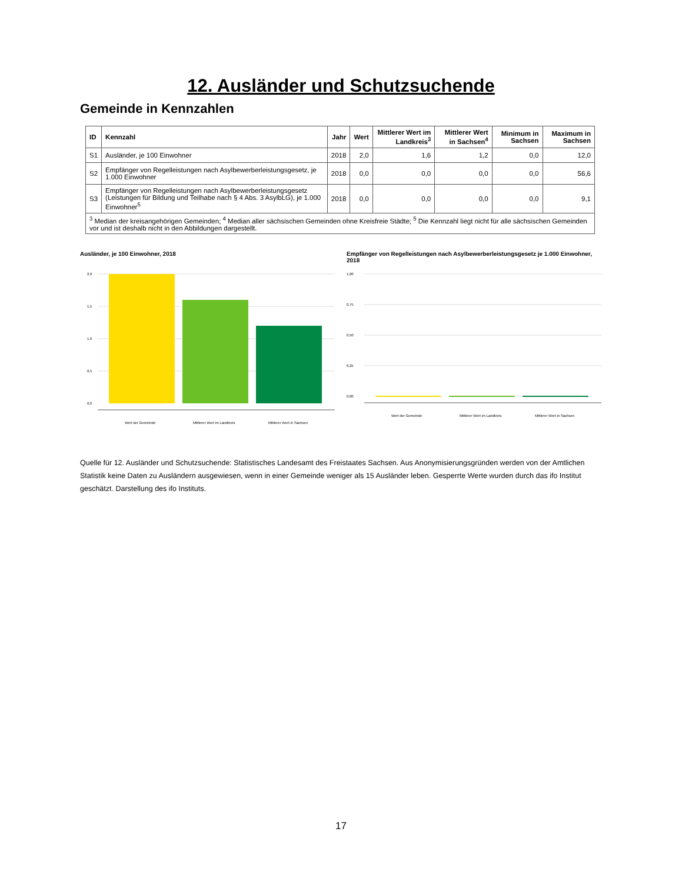12. Ausländer und Schutzsuchende
Gemeinde in Kennzahlen
| ID | Kennzahl | Jahr | Wert | Mittlerer Wert im Landkreis<sup>3</sup> | Mittlerer Wert in Sachsen<sup>4</sup> | Minimum in Sachsen | Maximum in Sachsen |
| --- | --- | --- | --- | --- | --- | --- | --- |
| S1 | Ausländer, je 100 Einwohner | 2018 | 2,0 | 1,6 | 1,2 | 0,0 | 12,0 |
| S2 | Empfänger von Regelleistungen nach Asylbewerberleistungsgesetz, je 1.000 Einwohner | 2018 | 0,0 | 0,0 | 0,0 | 0,0 | 56,6 |
| S3 | Empfänger von Regelleistungen nach Asylbewerberleistungsgesetz (Leistungen für Bildung und Teilhabe nach § 4 Abs. 3 AsylbLG), je 1.000 Einwohner<sup>5</sup> | 2018 | 0,0 | 0,0 | 0,0 | 0,0 | 9,1 |
| <sup>3</sup> Median der kreisangehörigen Gemeinden; <sup>4</sup> Median aller sächsischen Gemeinden ohne Kreisfreie Städte; <sup>5</sup> Die Kennzahl liegt nicht für alle sächsischen Gemeinden vor und ist deshalb nicht in den Abbildungen dargestellt. | | | | | | | |
Ausländer, je 100 Einwohner, 2018
2,0
1,5
1,0
0,5
0,0
Wert der Gemeinde
Mittlerer Wert im Landkreis
Mittlerer Wert in Sachsen
Empfänger von Regelleistungen nach Asylbewerberleistungsgesetz je 1.000 Einwohner, 2018
1,00
0,75
0,50
0,25
0,00
Wert der Gemeinde
Mittlerer Wert im Landkreis
Mittlerer Wert in Sachsen
Quelle für 12. Ausländer und Schutzsuchende: Statistisches Landesamt des Freistaates Sachsen. Aus Anonymisierungsgründen werden von der Amtlichen Statistik keine Daten zu Ausländern ausgewiesen, wenn in einer Gemeinde weniger als 15 Ausländer leben. Gesperrte Werte wurden durch das ifo Institut geschätzt. Darstellung des ifo Instituts.
17